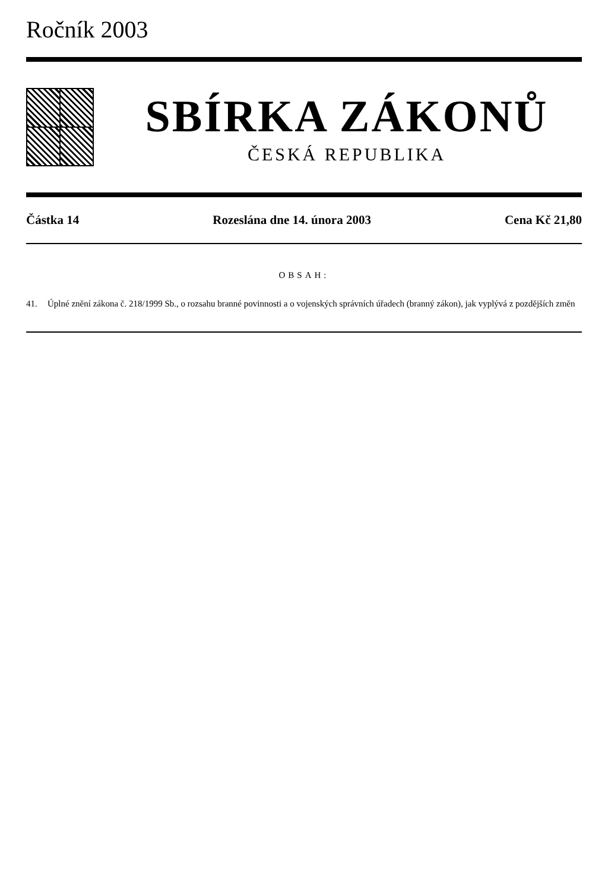Ročník 2003
SBÍRKA ZÁKONŮ
ČESKÁ REPUBLIKA
Částka 14 Rozeslána dne 14. února 2003 Cena Kč 21,80
OBSAH:
41. Úplné znění zákona č. 218/1999 Sb., o rozsahu branné povinnosti a o vojenských správních úřadech (branný zákon), jak vyplývá z pozdějších změn